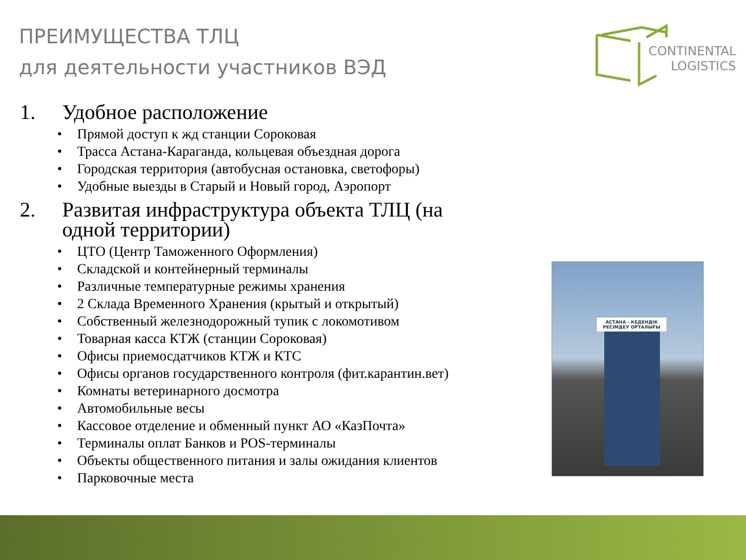ПРЕИМУЩЕСТВА ТЛЦ
для деятельности участников ВЭД
CONTINENTAL
LOGISTICS
1. Удобное расположение
• Прямой доступ к жд станции Сороковая
• Трасса Астана-Караганда, кольцевая объездная дорога
• Городская территория (автобусная остановка, светофоры)
• Удобные выезды в Старый и Новый город, Аэропорт
2. Развитая инфраструктура объекта ТЛЦ (на одной территории)
• ЦТО (Центр Таможенного Оформления)
• Складской и контейнерный терминалы
• Различные температурные режимы хранения
• 2 Склада Временного Хранения (крытый и открытый)
• Собственный железнодорожный тупик с локомотивом
• Товарная касса КТЖ (станции Сороковая)
• Офисы приемосдатчиков КТЖ и КТС
• Офисы органов государственного контроля (фит.карантин.вет)
• Комнаты ветеринарного досмотра
• Автомобильные весы
• Кассовое отделение и обменный пункт АО «КазПочта»
• Терминалы оплат Банков и POS-терминалы
• Объекты общественного питания и залы ожидания клиентов
• Парковочные места
АСТАНА - КЕДЕНДІК
РЕСІМДЕУ ОРТАЛЫҒЫ